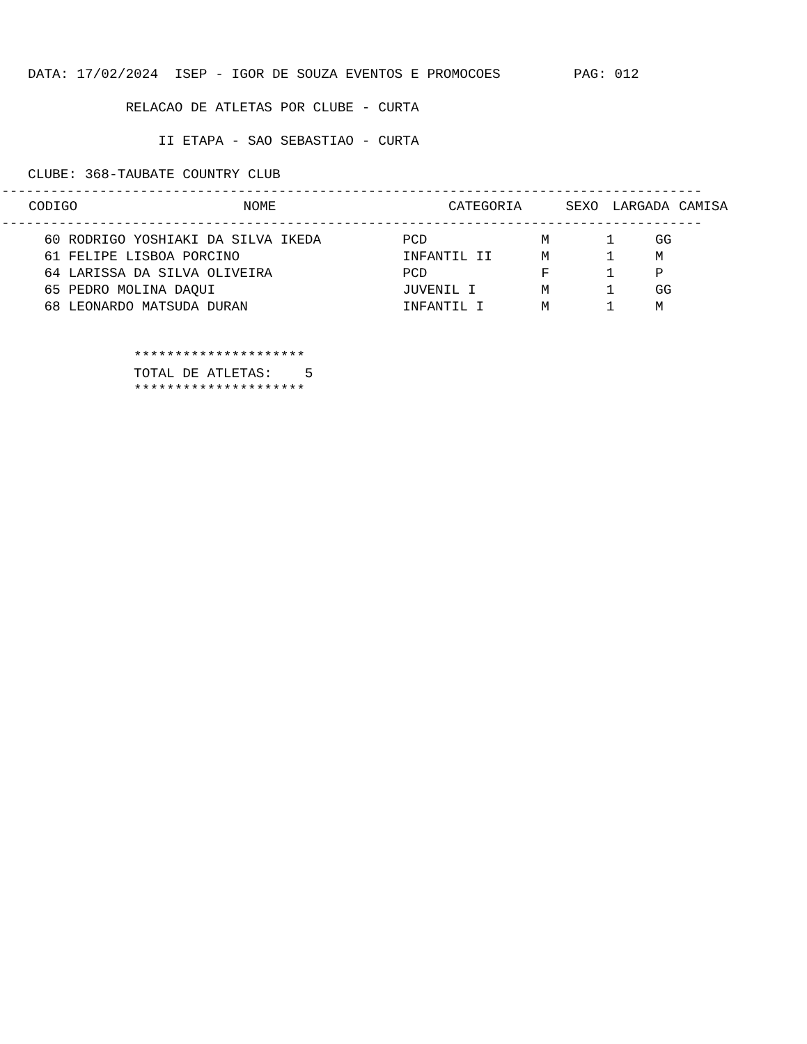DATA: 17/02/2024  ISEP - IGOR DE SOUZA EVENTOS E PROMOCOES         PAG: 012

            RELACAO DE ATLETAS POR CLUBE - CURTA

                II ETAPA - SAO SEBASTIAO - CURTA

CLUBE: 368-TAUBATE COUNTRY CLUB
--------------------------------------------------------------------------------------
| CODIGO | NOME | CATEGORIA | SEXO | LARGADA | CAMISA |
| --- | --- | --- | --- | --- | --- |
--------------------------------------------------------------------------------------
  60 RODRIGO YOSHIAKI DA SILVA IKEDA          PCD              M       1     GG
  61 FELIPE LISBOA PORCINO                    INFANTIL II      M       1     M
  64 LARISSA DA SILVA OLIVEIRA                PCD              F       1     P
  65 PEDRO MOLINA DAQUI                       JUVENIL I        M       1     GG
  68 LEONARDO MATSUDA DURAN                   INFANTIL I       M       1     M


             *********************
             TOTAL DE ATLETAS:    5
             *********************